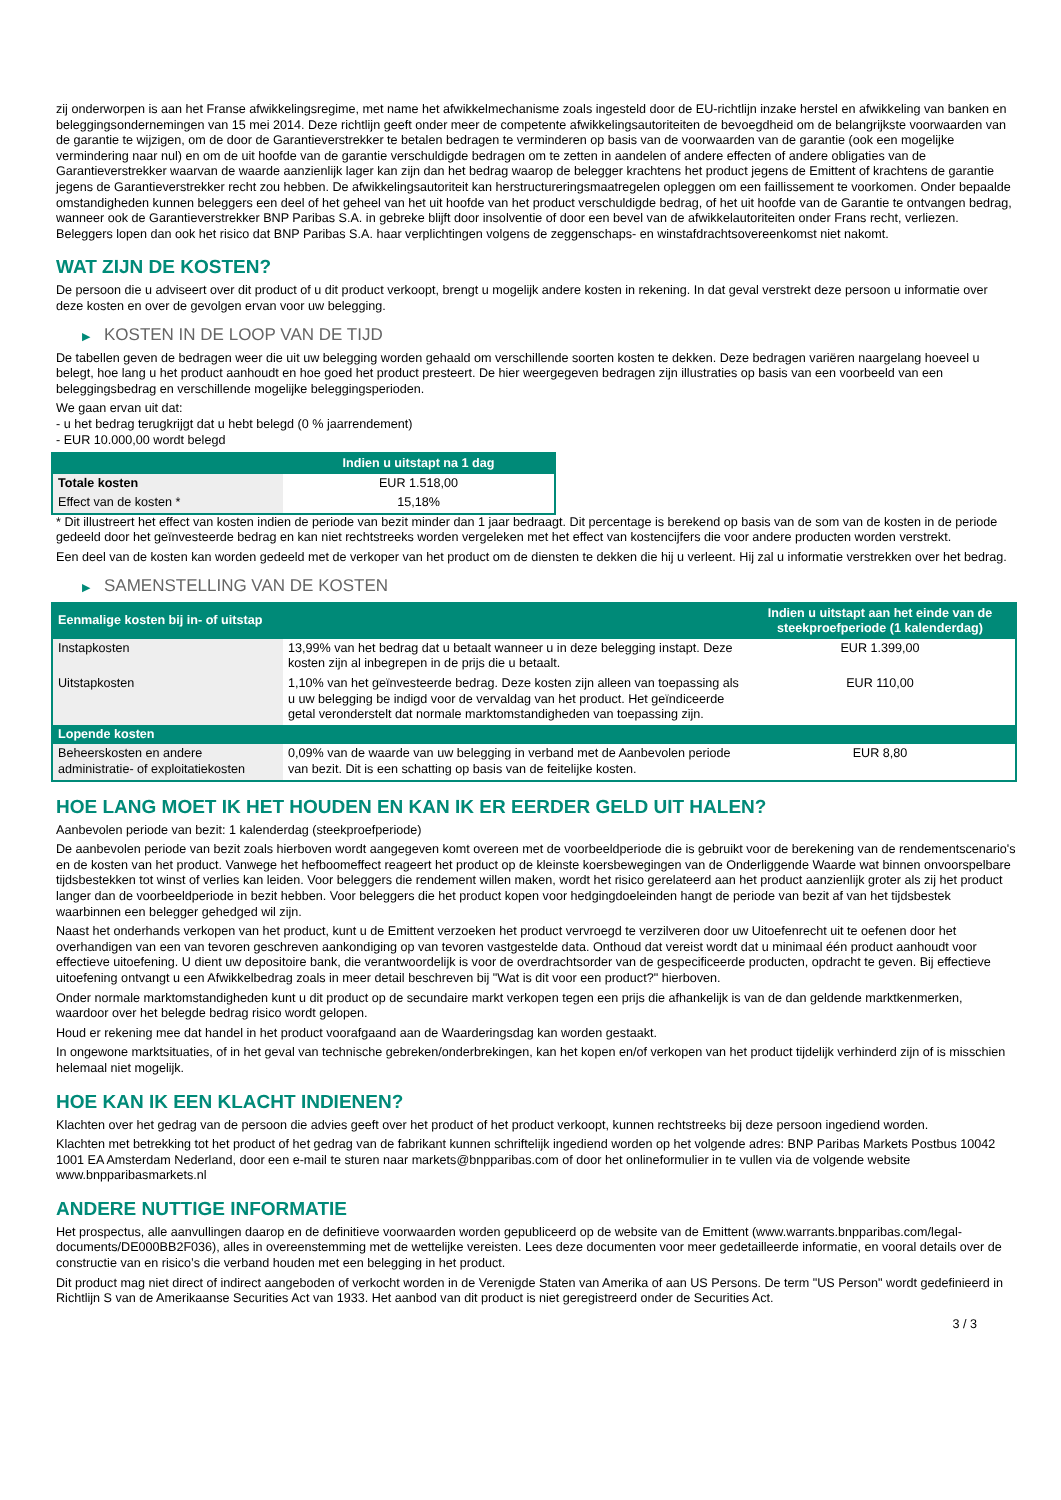zij onderworpen is aan het Franse afwikkelingsregime, met name het afwikkelmechanisme zoals ingesteld door de EU-richtlijn inzake herstel en afwikkeling van banken en beleggingsondernemingen van 15 mei 2014. Deze richtlijn geeft onder meer de competente afwikkelingsautoriteiten de bevoegdheid om de belangrijkste voorwaarden van de garantie te wijzigen, om de door de Garantieverstrekker te betalen bedragen te verminderen op basis van de voorwaarden van de garantie (ook een mogelijke vermindering naar nul) en om de uit hoofde van de garantie verschuldigde bedragen om te zetten in aandelen of andere effecten of andere obligaties van de Garantieverstrekker waarvan de waarde aanzienlijk lager kan zijn dan het bedrag waarop de belegger krachtens het product jegens de Emittent of krachtens de garantie jegens de Garantieverstrekker recht zou hebben. De afwikkelingsautoriteit kan herstructureringsmaatregelen opleggen om een faillissement te voorkomen. Onder bepaalde omstandigheden kunnen beleggers een deel of het geheel van het uit hoofde van het product verschuldigde bedrag, of het uit hoofde van de Garantie te ontvangen bedrag, wanneer ook de Garantieverstrekker BNP Paribas S.A. in gebreke blijft door insolventie of door een bevel van de afwikkelautoriteiten onder Frans recht, verliezen. Beleggers lopen dan ook het risico dat BNP Paribas S.A. haar verplichtingen volgens de zeggenschaps- en winstafdrachtsovereenkomst niet nakomt.
WAT ZIJN DE KOSTEN?
De persoon die u adviseert over dit product of u dit product verkoopt, brengt u mogelijk andere kosten in rekening. In dat geval verstrekt deze persoon u informatie over deze kosten en over de gevolgen ervan voor uw belegging.
▶ KOSTEN IN DE LOOP VAN DE TIJD
De tabellen geven de bedragen weer die uit uw belegging worden gehaald om verschillende soorten kosten te dekken. Deze bedragen variëren naargelang hoeveel u belegt, hoe lang u het product aanhoudt en hoe goed het product presteert. De hier weergegeven bedragen zijn illustraties op basis van een voorbeeld van een beleggingsbedrag en verschillende mogelijke beleggingsperioden.
We gaan ervan uit dat:
- u het bedrag terugkrijgt dat u hebt belegd (0 % jaarrendement)
- EUR 10.000,00 wordt belegd
| | Indien u uitstapt na 1 dag |
| --- | --- |
| Totale kosten | EUR 1.518,00 |
| Effect van de kosten * | 15,18% |
* Dit illustreert het effect van kosten indien de periode van bezit minder dan 1 jaar bedraagt. Dit percentage is berekend op basis van de som van de kosten in de periode gedeeld door het geïnvesteerde bedrag en kan niet rechtstreeks worden vergeleken met het effect van kostencijfers die voor andere producten worden verstrekt.
Een deel van de kosten kan worden gedeeld met de verkoper van het product om de diensten te dekken die hij u verleent. Hij zal u informatie verstrekken over het bedrag.
▶ SAMENSTELLING VAN DE KOSTEN
| Eenmalige kosten bij in- of uitstap | | Indien u uitstapt aan het einde van de steekproefperiode (1 kalenderdag) |
| --- | --- | --- |
| Instapkosten | 13,99% van het bedrag dat u betaalt wanneer u in deze belegging instapt. Deze kosten zijn al inbegrepen in de prijs die u betaalt. | EUR 1.399,00 |
| Uitstapkosten | 1,10% van het geïnvesteerde bedrag. Deze kosten zijn alleen van toepassing als u uw belegging be indigd voor de vervaldag van het product. Het geïndiceerde getal veronderstelt dat normale marktomstandigheden van toepassing zijn. | EUR 110,00 |
| Lopende kosten | | |
| Beheerskosten en andere administratie- of exploitatiekosten | 0,09% van de waarde van uw belegging in verband met de Aanbevolen periode van bezit. Dit is een schatting op basis van de feitelijke kosten. | EUR 8,80 |
HOE LANG MOET IK HET HOUDEN EN KAN IK ER EERDER GELD UIT HALEN?
Aanbevolen periode van bezit: 1 kalenderdag (steekproefperiode)
De aanbevolen periode van bezit zoals hierboven wordt aangegeven komt overeen met de voorbeeldperiode die is gebruikt voor de berekening van de rendementscenario's en de kosten van het product. Vanwege het hefboomeffect reageert het product op de kleinste koersbewegingen van de Onderliggende Waarde wat binnen onvoorspelbare tijdsbestekken tot winst of verlies kan leiden. Voor beleggers die rendement willen maken, wordt het risico gerelateerd aan het product aanzienlijk groter als zij het product langer dan de voorbeeldperiode in bezit hebben. Voor beleggers die het product kopen voor hedgingdoeleinden hangt de periode van bezit af van het tijdsbestek waarbinnen een belegger gehedged wil zijn.
Naast het onderhands verkopen van het product, kunt u de Emittent verzoeken het product vervroegd te verzilveren door uw Uitoefenrecht uit te oefenen door het overhandigen van een van tevoren geschreven aankondiging op van tevoren vastgestelde data. Onthoud dat vereist wordt dat u minimaal één product aanhoudt voor effectieve uitoefening. U dient uw depositoire bank, die verantwoordelijk is voor de overdrachtsorder van de gespecificeerde producten, opdracht te geven. Bij effectieve uitoefening ontvangt u een Afwikkelbedrag zoals in meer detail beschreven bij "Wat is dit voor een product?" hierboven.
Onder normale marktomstandigheden kunt u dit product op de secundaire markt verkopen tegen een prijs die afhankelijk is van de dan geldende marktkenmerken, waardoor over het belegde bedrag risico wordt gelopen.
Houd er rekening mee dat handel in het product voorafgaand aan de Waarderingsdag kan worden gestaakt.
In ongewone marktsituaties, of in het geval van technische gebreken/onderbrekingen, kan het kopen en/of verkopen van het product tijdelijk verhinderd zijn of is misschien helemaal niet mogelijk.
HOE KAN IK EEN KLACHT INDIENEN?
Klachten over het gedrag van de persoon die advies geeft over het product of het product verkoopt, kunnen rechtstreeks bij deze persoon ingediend worden.
Klachten met betrekking tot het product of het gedrag van de fabrikant kunnen schriftelijk ingediend worden op het volgende adres: BNP Paribas Markets Postbus 10042 1001 EA Amsterdam Nederland, door een e-mail te sturen naar markets@bnpparibas.com of door het onlineformulier in te vullen via de volgende website www.bnpparibasmarkets.nl
ANDERE NUTTIGE INFORMATIE
Het prospectus, alle aanvullingen daarop en de definitieve voorwaarden worden gepubliceerd op de website van de Emittent (www.warrants.bnpparibas.com/legal-documents/DE000BB2F036), alles in overeenstemming met de wettelijke vereisten. Lees deze documenten voor meer gedetailleerde informatie, en vooral details over de constructie van en risico’s die verband houden met een belegging in het product.
Dit product mag niet direct of indirect aangeboden of verkocht worden in de Verenigde Staten van Amerika of aan US Persons. De term "US Person" wordt gedefinieerd in Richtlijn S van de Amerikaanse Securities Act van 1933. Het aanbod van dit product is niet geregistreerd onder de Securities Act.
3 / 3